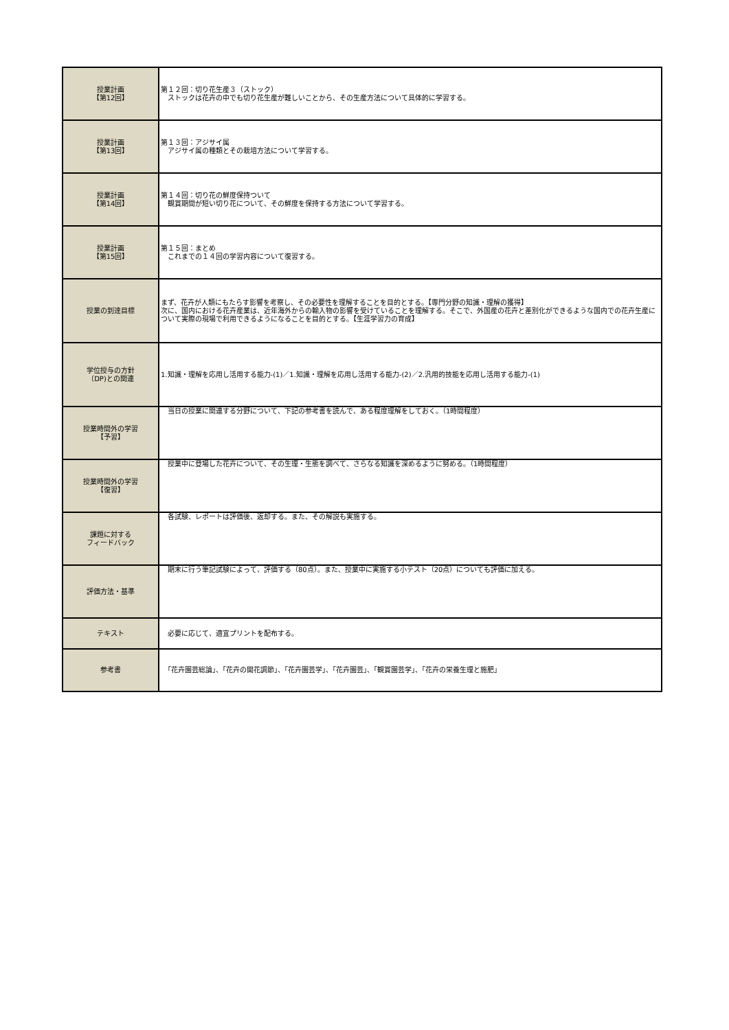| 授業計画 【第12回】 | 第１２回：切り花生産３（ストック） ストックは花卉の中でも切り花生産が難しいことから、その生産方法について具体的に学習する。 |
| 授業計画 【第13回】 | 第１３回：アジサイ属 アジサイ属の種類とその栽培方法について学習する。 |
| 授業計画 【第14回】 | 第１４回：切り花の鮮度保持ついて 観賞期間が短い切り花について、その鮮度を保持する方法について学習する。 |
| 授業計画 【第15回】 | 第１５回：まとめ これまでの１４回の学習内容について復習する。 |
| 授業の到達目標 | まず、花卉が人類にもたらす影響を考察し、その必要性を理解することを目的とする。【専門分野の知識・理解の獲得】 次に、国内における花卉産業は、近年海外からの輸入物の影響を受けていることを理解する。そこで、外国産の花卉と差別化ができるような国内での花卉生産について実際の現場で利用できるようになることを目的とする。【生涯学習力の育成】 |
| 学位授与の方針 （DP)との関連 | 1.知識・理解を応用し活用する能力-(1)／1.知識・理解を応用し活用する能力-(2)／2.汎用的技能を応用し活用する能力-(1) |
| 授業時間外の学習 【予習】 | 当日の授業に関連する分野について、下記の参考書を読んで、ある程度理解をしておく。（1時間程度） |
| 授業時間外の学習 【復習】 | 授業中に登場した花卉について、その生理・生態を調べて、さらなる知識を深めるように努める。（1時間程度） |
| 課題に対する フィードバック | 各試験、レポートは評価後、返却する。また、その解説も実施する。 |
| 評価方法・基準 | 期末に行う筆記試験によって、評価する（80点）。また、授業中に実施する小テスト（20点）についても評価に加える。 |
| テキスト | 必要に応じて、適宜プリントを配布する。 |
| 参考書 | 「花卉園芸総論」、「花卉の開花調節」、「花卉園芸学」、「花卉園芸」、「観賞園芸学」、「花卉の栄養生理と施肥」 |